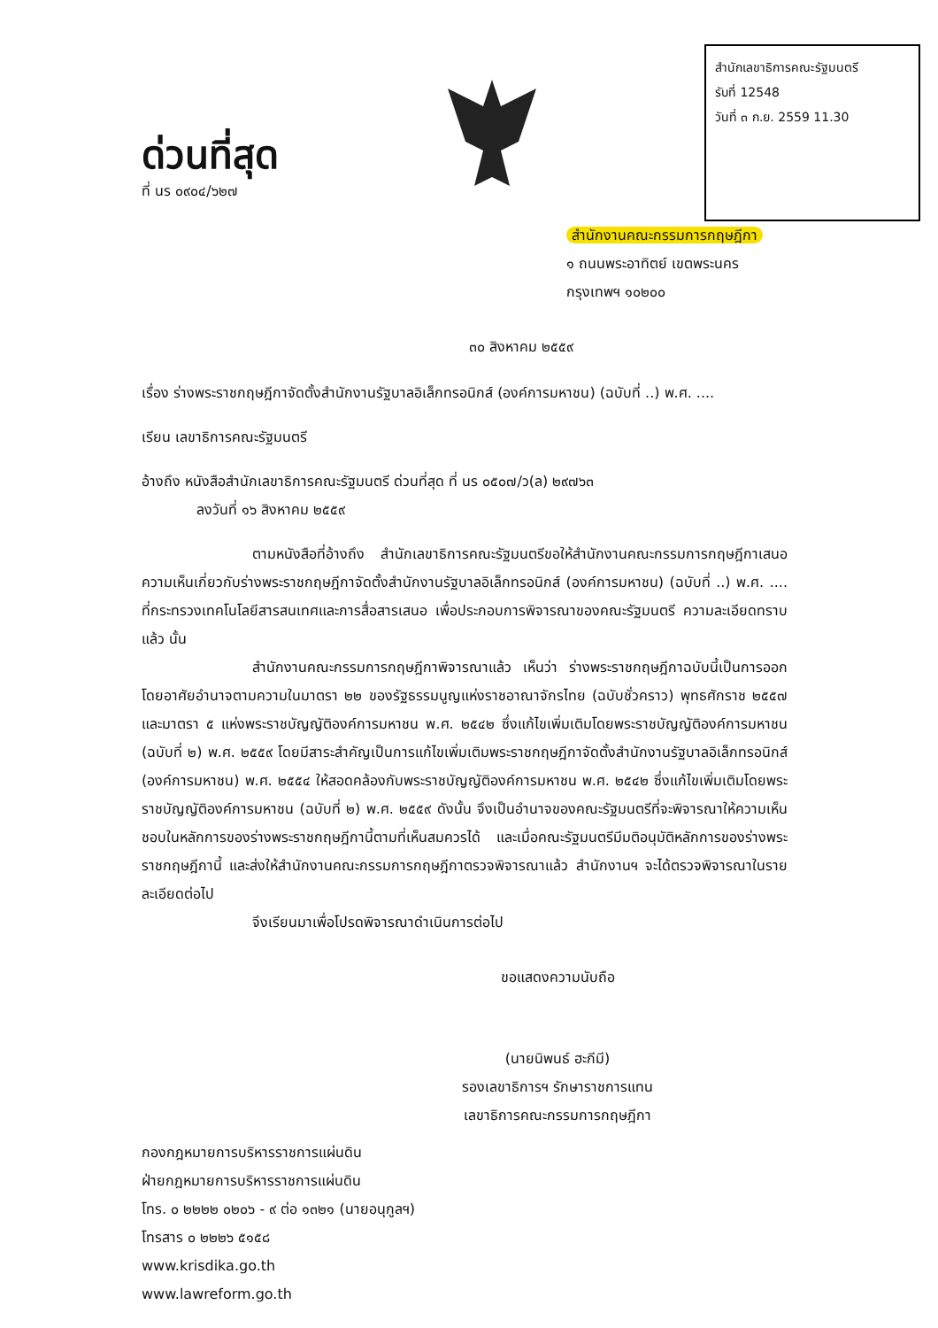ด่วนที่สุด
ที่ นร ๐๙๐๔/๖๒๗
สำนักเลขาธิการคณะรัฐมนตรี
รับที่ 12548
วันที่ ๓ ก.ย. 2559 11.30
สำนักงานคณะกรรมการกฤษฎีกา
๑ ถนนพระอาทิตย์ เขตพระนคร
กรุงเทพฯ ๑๐๒๐๐
๓๐ สิงหาคม ๒๕๕๙
เรื่อง ร่างพระราชกฤษฎีกาจัดตั้งสำนักงานรัฐบาลอิเล็กทรอนิกส์ (องค์การมหาชน) (ฉบับที่ ..) พ.ศ. ....
เรียน เลขาธิการคณะรัฐมนตรี
อ้างถึง หนังสือสำนักเลขาธิการคณะรัฐมนตรี ด่วนที่สุด ที่ นร ๐๕๐๗/ว(ล) ๒๙๗๖๓
ลงวันที่ ๑๖ สิงหาคม ๒๕๕๙
ตามหนังสือที่อ้างถึง สำนักเลขาธิการคณะรัฐมนตรีขอให้สำนักงานคณะกรรมการกฤษฎีกาเสนอความเห็นเกี่ยวกับร่างพระราชกฤษฎีกาจัดตั้งสำนักงานรัฐบาลอิเล็กทรอนิกส์ (องค์การมหาชน) (ฉบับที่ ..) พ.ศ. .... ที่กระทรวงเทคโนโลยีสารสนเทศและการสื่อสารเสนอ เพื่อประกอบการพิจารณาของคณะรัฐมนตรี ความละเอียดทราบแล้ว นั้น
สำนักงานคณะกรรมการกฤษฎีกาพิจารณาแล้ว เห็นว่า ร่างพระราชกฤษฎีกาฉบับนี้เป็นการออกโดยอาศัยอำนาจตามความในมาตรา ๒๒ ของรัฐธรรมนูญแห่งราชอาณาจักรไทย (ฉบับชั่วคราว) พุทธศักราช ๒๕๕๗ และมาตรา ๕ แห่งพระราชบัญญัติองค์การมหาชน พ.ศ. ๒๕๔๒ ซึ่งแก้ไขเพิ่มเติมโดยพระราชบัญญัติองค์การมหาชน (ฉบับที่ ๒) พ.ศ. ๒๕๕๙ โดยมีสาระสำคัญเป็นการแก้ไขเพิ่มเติมพระราชกฤษฎีกาจัดตั้งสำนักงานรัฐบาลอิเล็กทรอนิกส์ (องค์การมหาชน) พ.ศ. ๒๕๕๔ ให้สอดคล้องกับพระราชบัญญัติองค์การมหาชน พ.ศ. ๒๕๔๒ ซึ่งแก้ไขเพิ่มเติมโดยพระราชบัญญัติองค์การมหาชน (ฉบับที่ ๒) พ.ศ. ๒๕๕๙ ดังนั้น จึงเป็นอำนาจของคณะรัฐมนตรีที่จะพิจารณาให้ความเห็นชอบในหลักการของร่างพระราชกฤษฎีกานี้ตามที่เห็นสมควรได้ และเมื่อคณะรัฐมนตรีมีมติอนุมัติหลักการของร่างพระราชกฤษฎีกานี้ และส่งให้สำนักงานคณะกรรมการกฤษฎีกาตรวจพิจารณาแล้ว สำนักงานฯ จะได้ตรวจพิจารณาในรายละเอียดต่อไป
จึงเรียนมาเพื่อโปรดพิจารณาดำเนินการต่อไป
ขอแสดงความนับถือ
(นายนิพนธ์ ฮะกีมี)
รองเลขาธิการฯ รักษาราชการแทน
เลขาธิการคณะกรรมการกฤษฎีกา
กองกฎหมายการบริหารราชการแผ่นดิน
ฝ่ายกฎหมายการบริหารราชการแผ่นดิน
โทร. ๐ ๒๒๒๒ ๐๒๐๖ - ๙ ต่อ ๑๓๒๑ (นายอนุกูลฯ)
โทรสาร ๐ ๒๒๒๖ ๕๑๕๘
www.krisdika.go.th
www.lawreform.go.th